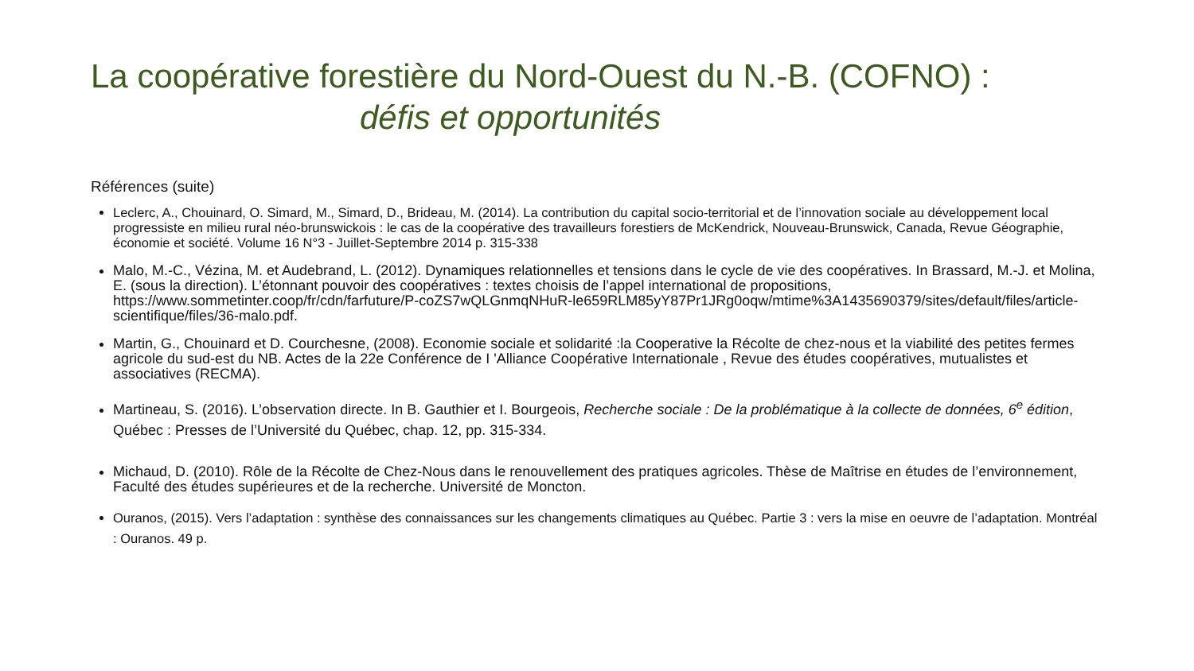La coopérative forestière du Nord-Ouest du N.-B. (COFNO) :
défis et opportunités
Références (suite)
Leclerc, A., Chouinard, O. Simard, M., Simard, D., Brideau, M. (2014). La contribution du capital socio-territorial et de l’innovation sociale au développement local progressiste en milieu rural néo-brunswickois : le cas de la coopérative des travailleurs forestiers de McKendrick, Nouveau-Brunswick, Canada, Revue Géographie, économie et société. Volume 16 N°3 - Juillet-Septembre 2014 p. 315-338
Malo, M.-C., Vézina, M. et Audebrand, L. (2012). Dynamiques relationnelles et tensions dans le cycle de vie des coopératives. In Brassard, M.-J. et Molina, E. (sous la direction). L’étonnant pouvoir des coopératives : textes choisis de l’appel international de propositions, https://www.sommetinter.coop/fr/cdn/farfuture/P-coZS7wQLGnmqNHuR-le659RLM85yY87Pr1JRg0oqw/mtime%3A1435690379/sites/default/files/article-scientifique/files/36-malo.pdf.
Martin, G., Chouinard et D. Courchesne, (2008). Economie sociale et solidarité :la Cooperative la Récolte de chez-nous et la viabilité des petites fermes agricole du sud-est du NB. Actes de la 22e Conférence de I 'Alliance Coopérative Internationale , Revue des études coopératives, mutualistes et associatives (RECMA).
Martineau, S. (2016). L’observation directe. In B. Gauthier et I. Bourgeois, Recherche sociale : De la problématique à la collecte de données, 6<sup>e</sup> édition, Québec : Presses de l’Université du Québec, chap. 12, pp. 315-334.
Michaud, D. (2010). Rôle de la Récolte de Chez-Nous dans le renouvellement des pratiques agricoles. Thèse de Maîtrise en études de l’environnement, Faculté des études supérieures et de la recherche. Université de Moncton.
Ouranos, (2015). Vers l’adaptation : synthèse des connaissances sur les changements climatiques au Québec. Partie 3 : vers la mise en oeuvre de l’adaptation. Montréal : Ouranos. 49 p.